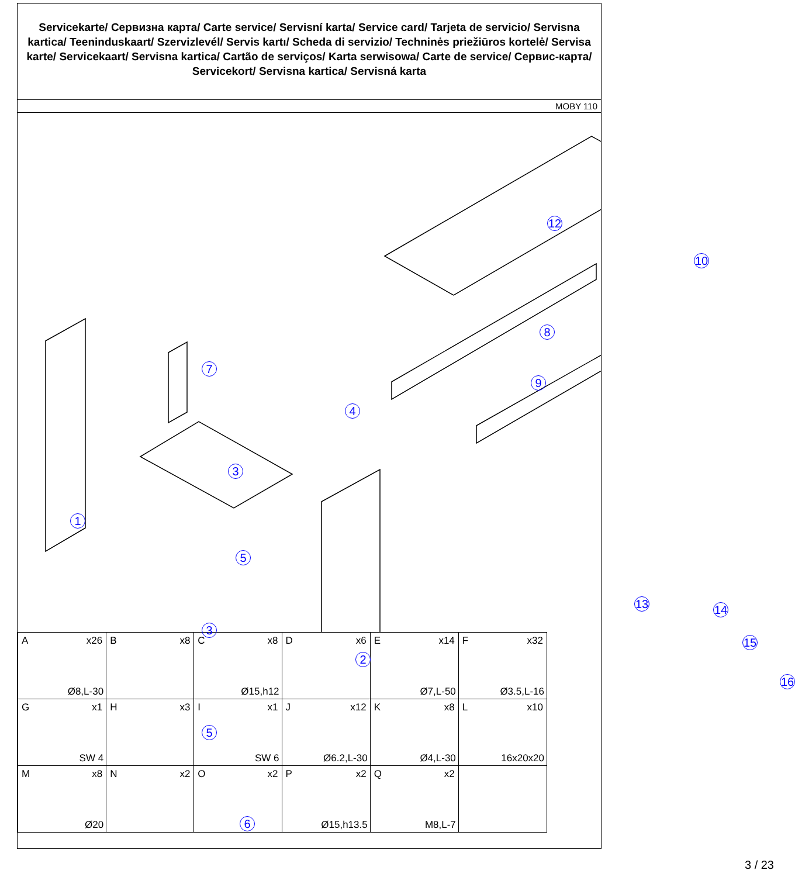Servicekarte/ Сервизна карта/ Carte service/ Servisní karta/ Service card/ Tarjeta de servicio/ Servisna kartica/ Teeninduskaart/ Szervizlevél/ Servis kartı/ Scheda di servizio/ Techninės priežiūros kortelė/ Servisa karte/ Servicekaart/ Servisna kartica/ Cartão de serviços/ Karta serwisowa/ Carte de service/ Сервис-карта/ Servicekort/ Servisna kartica/ Servisná karta
MOBY 110
1
2
3
3
4
5
5
6
7
8
9
10
12
13 14
15
16
| A x26 Ø8,L-30 | B x8 | C x8 Ø15,h12 | D x6 | E x14 Ø7,L-50 | F x32 Ø3.5,L-16 |
| G x1 SW 4 | H x3 | I x1 SW 6 | J x12 Ø6.2,L-30 | K x8 Ø4,L-30 | L x10 16x20x20 |
| M x8 Ø20 | N x2 | O x2 | P x2 Ø15,h13.5 | Q x2 M8,L-7 | |
3 / 23